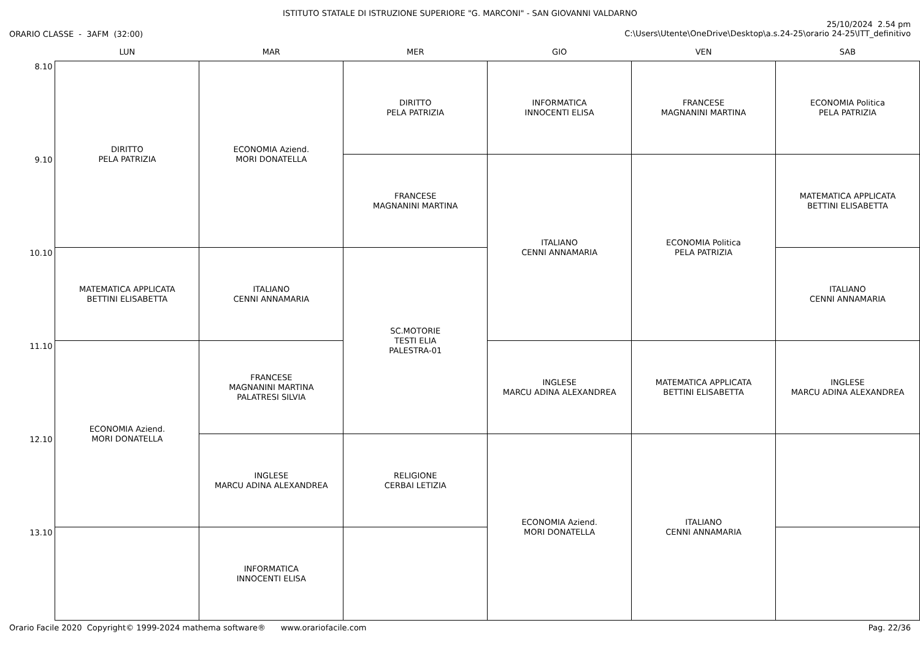ISTITUTO STATALE DI ISTRUZIONE SUPERIORE "G. MARCONI" - SAN GIOVANNI VALDARNO
ORARIO CLASSE - 3AFM (32:00)
25/10/2024 2.54 pm
C:\Users\Utente\OneDrive\Desktop\a.s.24-25\orario 24-25\ITT_definitivo
| | LUN | MAR | MER | GIO | VEN | SAB |
| --- | --- | --- | --- | --- | --- | --- |
| 8.10 | DIRITTO PELA PATRIZIA | ECONOMIA Aziend. MORI DONATELLA | DIRITTO PELA PATRIZIA | INFORMATICA INNOCENTI ELISA | FRANCESE MAGNANINI MARTINA | ECONOMIA Politica PELA PATRIZIA |
| 9.10 | | | FRANCESE MAGNANINI MARTINA | ITALIANO CENNI ANNAMARIA | ECONOMIA Politica PELA PATRIZIA | MATEMATICA APPLICATA BETTINI ELISABETTA |
| 10.10 | MATEMATICA APPLICATA BETTINI ELISABETTA | ITALIANO CENNI ANNAMARIA | SC.MOTORIE TESTI ELIA PALESTRA-01 | | | ITALIANO CENNI ANNAMARIA |
| 11.10 | ECONOMIA Aziend. MORI DONATELLA | FRANCESE MAGNANINI MARTINA PALATRESI SILVIA | | INGLESE MARCU ADINA ALEXANDREA | MATEMATICA APPLICATA BETTINI ELISABETTA | INGLESE MARCU ADINA ALEXANDREA |
| 12.10 | | INGLESE MARCU ADINA ALEXANDREA | RELIGIONE CERBAI LETIZIA | ECONOMIA Aziend. MORI DONATELLA | ITALIANO CENNI ANNAMARIA | |
| 13.10 | | INFORMATICA INNOCENTI ELISA | | | | |
Orario Facile 2020 Copyright© 1999-2024 mathema software® www.orariofacile.com
Pag. 22/36